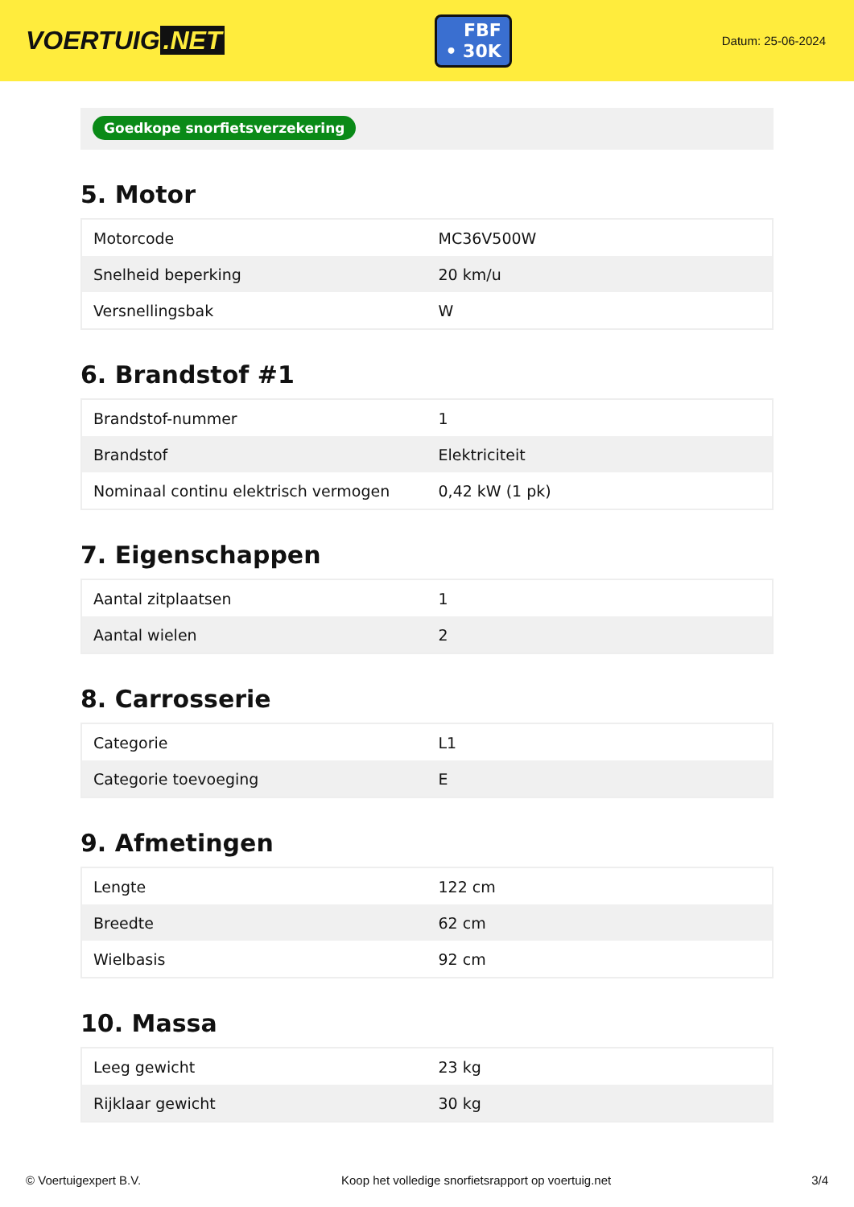VOERTUIG.NET
FBF
• 30K
Datum: 25-06-2024
Goedkope snorfietsverzekering
5. Motor
| Motorcode | MC36V500W |
| Snelheid beperking | 20 km/u |
| Versnellingsbak | W |
6. Brandstof #1
| Brandstof-nummer | 1 |
| Brandstof | Elektriciteit |
| Nominaal continu elektrisch vermogen | 0,42 kW (1 pk) |
7. Eigenschappen
| Aantal zitplaatsen | 1 |
| Aantal wielen | 2 |
8. Carrosserie
| Categorie | L1 |
| Categorie toevoeging | E |
9. Afmetingen
| Lengte | 122 cm |
| Breedte | 62 cm |
| Wielbasis | 92 cm |
10. Massa
| Leeg gewicht | 23 kg |
| Rijklaar gewicht | 30 kg |
© Voertuigexpert B.V. Koop het volledige snorfietsrapport op voertuig.net 3/4